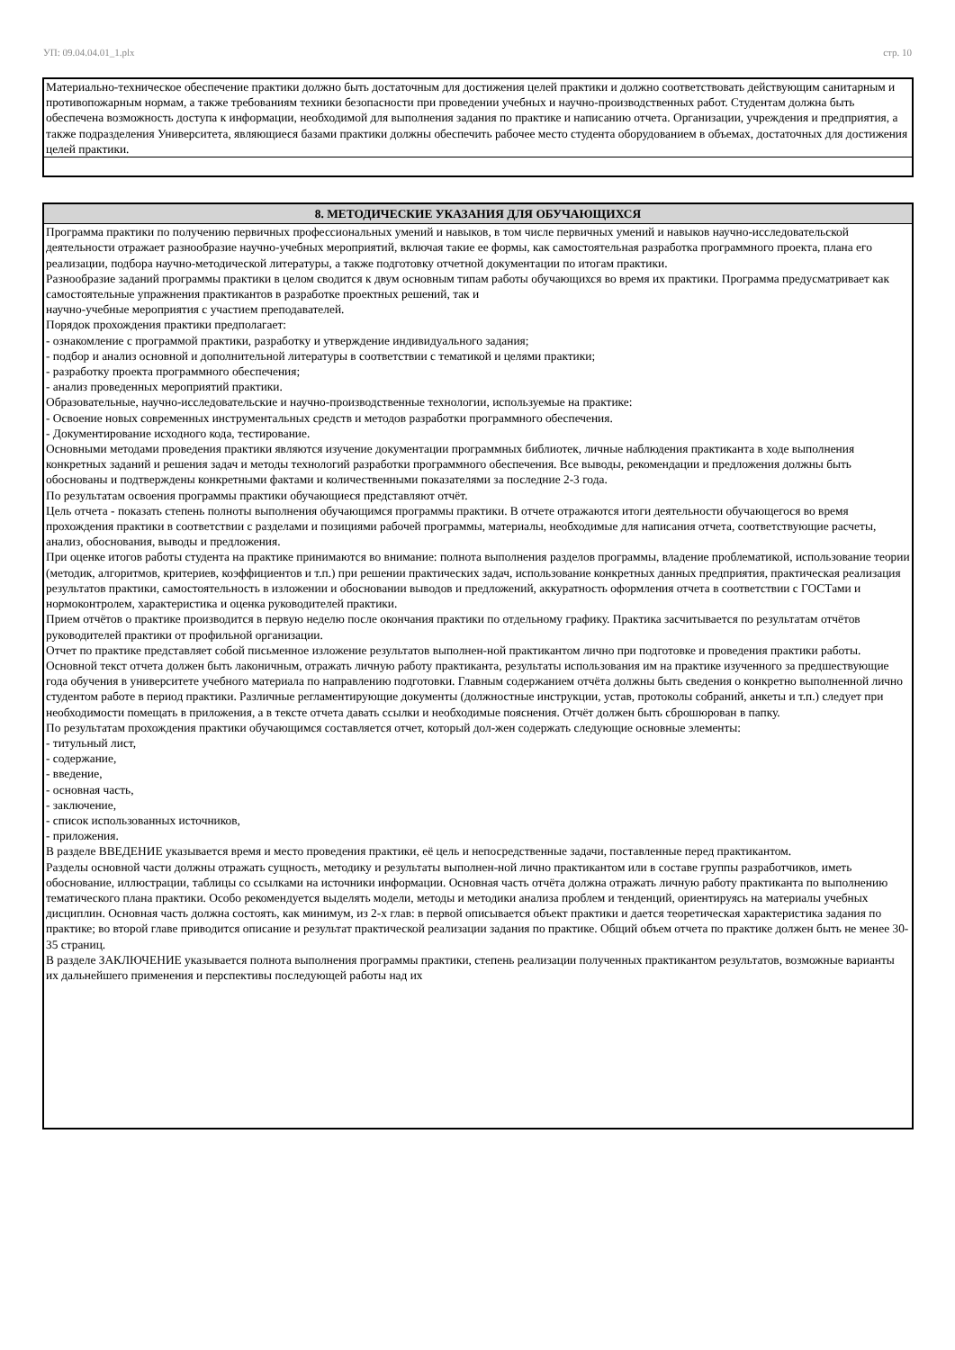УП: 09.04.04.01_1.plx стр. 10
Материально-техническое обеспечение практики должно быть достаточным для достижения целей практики и должно соответствовать действующим санитарным и противопожарным нормам, а также требованиям техники безопасности при проведении учебных и научно-производственных работ. Студентам должна быть обеспечена возможность доступа к информации, необходимой для выполнения задания по практике и написанию отчета. Организации, учреждения и предприятия, а также подразделения Университета, являющиеся базами практики должны обеспечить рабочее место студента оборудованием в объемах, достаточных для достижения целей практики.
8. МЕТОДИЧЕСКИЕ УКАЗАНИЯ ДЛЯ ОБУЧАЮЩИХСЯ
Программа практики по получению первичных профессиональных умений и навыков, в том числе первичных умений и навыков научно-исследовательской деятельности отражает разнообразие научно-учебных мероприятий, включая такие ее формы, как самостоятельная разработка программного проекта, плана его реализации, подбора научно-методической литературы, а также подготовку отчетной документации по итогам практики.
Разнообразие заданий программы практики в целом сводится к двум основным типам работы обучающихся во время их практики. Программа предусматривает как самостоятельные упражнения практикантов в разработке проектных решений, так и
научно-учебные мероприятия с участием преподавателей.
Порядок прохождения практики предполагает:
- ознакомление с программой практики, разработку и утверждение индивидуального задания;
- подбор и анализ основной и дополнительной литературы в соответствии с тематикой и целями практики;
- разработку проекта программного обеспечения;
- анализ проведенных мероприятий практики.
Образовательные, научно-исследовательские и научно-производственные технологии, используемые на практике:
- Освоение новых современных инструментальных средств и методов разработки программного обеспечения.
- Документирование исходного кода, тестирование.
Основными методами проведения практики являются изучение документации программных библиотек, личные наблюдения практиканта в ходе выполнения конкретных заданий и решения задач и методы технологий разработки программного обеспечения. Все выводы, рекомендации и предложения должны быть обоснованы и подтверждены конкретными фактами и количественными показателями за последние 2-3 года.
По результатам освоения программы практики обучающиеся представляют отчёт.
Цель отчета - показать степень полноты выполнения обучающимся программы практики. В отчете отражаются итоги деятельности обучающегося во время прохождения практики в соответствии с разделами и позициями рабочей программы, материалы, необходимые для написания отчета, соответствующие расчеты, анализ, обоснования, выводы и предложения.
При оценке итогов работы студента на практике принимаются во внимание: полнота выполнения разделов программы, владение проблематикой, использование теории (методик, алгоритмов, критериев, коэффициентов и т.п.) при решении практических задач, использование конкретных данных предприятия, практическая реализация результатов практики, самостоятельность в изложении и обосновании выводов и предложений, аккуратность оформления отчета в соответствии с ГОСТами и нормоконтролем, характеристика и оценка руководителей практики.
Прием отчётов о практике производится в первую неделю после окончания практики по отдельному графику. Практика засчитывается по результатам отчётов руководителей практики от профильной организации.
Отчет по практике представляет собой письменное изложение результатов выполнен-ной практикантом лично при подготовке и проведения практики работы. Основной текст отчета должен быть лаконичным, отражать личную работу практиканта, результаты использования им на практике изученного за предшествующие года обучения в университете учебного материала по направлению подготовки. Главным содержанием отчёта должны быть сведения о конкретно выполненной лично студентом работе в период практики. Различные регламентирующие документы (должностные инструкции, устав, протоколы собраний, анкеты и т.п.) следует при необходимости помещать в приложения, а в тексте отчета давать ссылки и необходимые пояснения. Отчёт должен быть сброшюрован в папку.
По результатам прохождения практики обучающимся составляется отчет, который дол-жен содержать следующие основные элементы:
- титульный лист,
- содержание,
- введение,
- основная часть,
- заключение,
- список использованных источников,
- приложения.
В разделе ВВЕДЕНИЕ указывается время и место проведения практики, её цель и непосредственные задачи, поставленные перед практикантом.
Разделы основной части должны отражать сущность, методику и результаты выполнен-ной лично практикантом или в составе группы разработчиков, иметь обоснование, иллюстрации, таблицы со ссылками на источники информации. Основная часть отчёта должна отражать личную работу практиканта по выполнению тематического плана практики. Особо рекомендуется выделять модели, методы и методики анализа проблем и тенденций, ориентируясь на материалы учебных дисциплин. Основная часть должна состоять, как минимум, из 2-х глав: в первой описывается объект практики и дается теоретическая характеристика задания по практике; во второй главе приводится описание и результат практической реализации задания по практике. Общий объем отчета по практике должен быть не менее 30-35 страниц.
В разделе ЗАКЛЮЧЕНИЕ указывается полнота выполнения программы практики, степень реализации полученных практикантом результатов, возможные варианты их дальнейшего применения и перспективы последующей работы над их